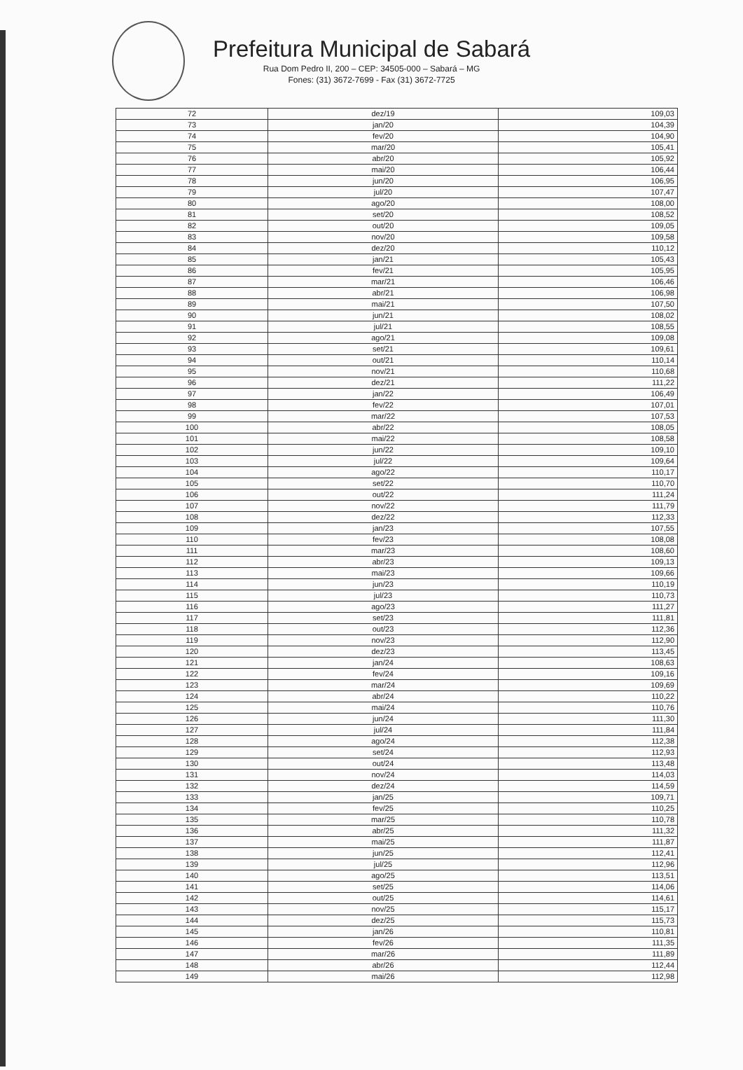Prefeitura Municipal de Sabará
Rua Dom Pedro II, 200 – CEP: 34505-000 – Sabará – MG
Fones: (31) 3672-7699 - Fax (31) 3672-7725
| 72 | dez/19 | 109,03 |
| 73 | jan/20 | 104,39 |
| 74 | fev/20 | 104,90 |
| 75 | mar/20 | 105,41 |
| 76 | abr/20 | 105,92 |
| 77 | mai/20 | 106,44 |
| 78 | jun/20 | 106,95 |
| 79 | jul/20 | 107,47 |
| 80 | ago/20 | 108,00 |
| 81 | set/20 | 108,52 |
| 82 | out/20 | 109,05 |
| 83 | nov/20 | 109,58 |
| 84 | dez/20 | 110,12 |
| 85 | jan/21 | 105,43 |
| 86 | fev/21 | 105,95 |
| 87 | mar/21 | 106,46 |
| 88 | abr/21 | 106,98 |
| 89 | mai/21 | 107,50 |
| 90 | jun/21 | 108,02 |
| 91 | jul/21 | 108,55 |
| 92 | ago/21 | 109,08 |
| 93 | set/21 | 109,61 |
| 94 | out/21 | 110,14 |
| 95 | nov/21 | 110,68 |
| 96 | dez/21 | 111,22 |
| 97 | jan/22 | 106,49 |
| 98 | fev/22 | 107,01 |
| 99 | mar/22 | 107,53 |
| 100 | abr/22 | 108,05 |
| 101 | mai/22 | 108,58 |
| 102 | jun/22 | 109,10 |
| 103 | jul/22 | 109,64 |
| 104 | ago/22 | 110,17 |
| 105 | set/22 | 110,70 |
| 106 | out/22 | 111,24 |
| 107 | nov/22 | 111,79 |
| 108 | dez/22 | 112,33 |
| 109 | jan/23 | 107,55 |
| 110 | fev/23 | 108,08 |
| 111 | mar/23 | 108,60 |
| 112 | abr/23 | 109,13 |
| 113 | mai/23 | 109,66 |
| 114 | jun/23 | 110,19 |
| 115 | jul/23 | 110,73 |
| 116 | ago/23 | 111,27 |
| 117 | set/23 | 111,81 |
| 118 | out/23 | 112,36 |
| 119 | nov/23 | 112,90 |
| 120 | dez/23 | 113,45 |
| 121 | jan/24 | 108,63 |
| 122 | fev/24 | 109,16 |
| 123 | mar/24 | 109,69 |
| 124 | abr/24 | 110,22 |
| 125 | mai/24 | 110,76 |
| 126 | jun/24 | 111,30 |
| 127 | jul/24 | 111,84 |
| 128 | ago/24 | 112,38 |
| 129 | set/24 | 112,93 |
| 130 | out/24 | 113,48 |
| 131 | nov/24 | 114,03 |
| 132 | dez/24 | 114,59 |
| 133 | jan/25 | 109,71 |
| 134 | fev/25 | 110,25 |
| 135 | mar/25 | 110,78 |
| 136 | abr/25 | 111,32 |
| 137 | mai/25 | 111,87 |
| 138 | jun/25 | 112,41 |
| 139 | jul/25 | 112,96 |
| 140 | ago/25 | 113,51 |
| 141 | set/25 | 114,06 |
| 142 | out/25 | 114,61 |
| 143 | nov/25 | 115,17 |
| 144 | dez/25 | 115,73 |
| 145 | jan/26 | 110,81 |
| 146 | fev/26 | 111,35 |
| 147 | mar/26 | 111,89 |
| 148 | abr/26 | 112,44 |
| 149 | mai/26 | 112,98 |